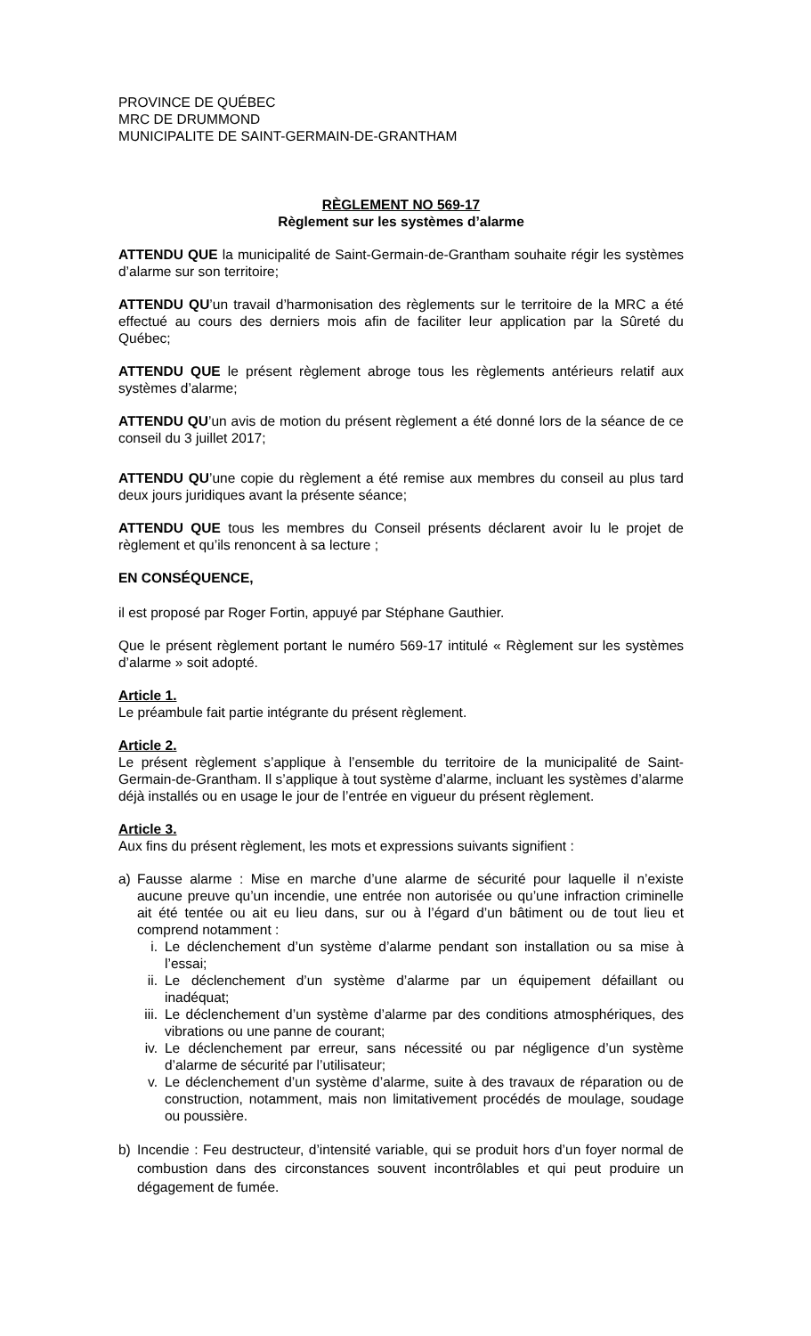PROVINCE DE QUÉBEC
MRC DE DRUMMOND
MUNICIPALITE DE SAINT-GERMAIN-DE-GRANTHAM
RÈGLEMENT NO 569-17
Règlement sur les systèmes d’alarme
ATTENDU QUE la municipalité de Saint-Germain-de-Grantham souhaite régir les systèmes d’alarme sur son territoire;
ATTENDU QU’un travail d’harmonisation des règlements sur le territoire de la MRC a été effectué au cours des derniers mois afin de faciliter leur application par la Sûreté du Québec;
ATTENDU QUE le présent règlement abroge tous les règlements antérieurs relatif aux systèmes d’alarme;
ATTENDU QU’un avis de motion du présent règlement a été donné lors de la séance de ce conseil du 3 juillet 2017;
ATTENDU QU’une copie du règlement a été remise aux membres du conseil au plus tard deux jours juridiques avant la présente séance;
ATTENDU QUE tous les membres du Conseil présents déclarent avoir lu le projet de règlement et qu’ils renoncent à sa lecture ;
EN CONSÉQUENCE,
il est proposé par Roger Fortin, appuyé par Stéphane Gauthier.
Que le présent règlement portant le numéro 569-17 intitulé « Règlement sur les systèmes d’alarme » soit adopté.
Article 1.
Le préambule fait partie intégrante du présent règlement.
Article 2.
Le présent règlement s’applique à l’ensemble du territoire de la municipalité de Saint-Germain-de-Grantham. Il s’applique à tout système d’alarme, incluant les systèmes d’alarme déjà installés ou en usage le jour de l’entrée en vigueur du présent règlement.
Article 3.
Aux fins du présent règlement, les mots et expressions suivants signifient :
a) Fausse alarme : Mise en marche d’une alarme de sécurité pour laquelle il n’existe aucune preuve qu’un incendie, une entrée non autorisée ou qu’une infraction criminelle ait été tentée ou ait eu lieu dans, sur ou à l’égard d’un bâtiment ou de tout lieu et comprend notamment :
i. Le déclenchement d’un système d’alarme pendant son installation ou sa mise à l’essai;
ii. Le déclenchement d’un système d’alarme par un équipement défaillant ou inadéquat;
iii. Le déclenchement d’un système d’alarme par des conditions atmosphériques, des vibrations ou une panne de courant;
iv. Le déclenchement par erreur, sans nécessité ou par négligence d’un système d’alarme de sécurité par l’utilisateur;
v. Le déclenchement d’un système d’alarme, suite à des travaux de réparation ou de construction, notamment, mais non limitativement procédés de moulage, soudage ou poussière.
b) Incendie : Feu destructeur, d’intensité variable, qui se produit hors d’un foyer normal de combustion dans des circonstances souvent incontrôlables et qui peut produire un dégagement de fumée.